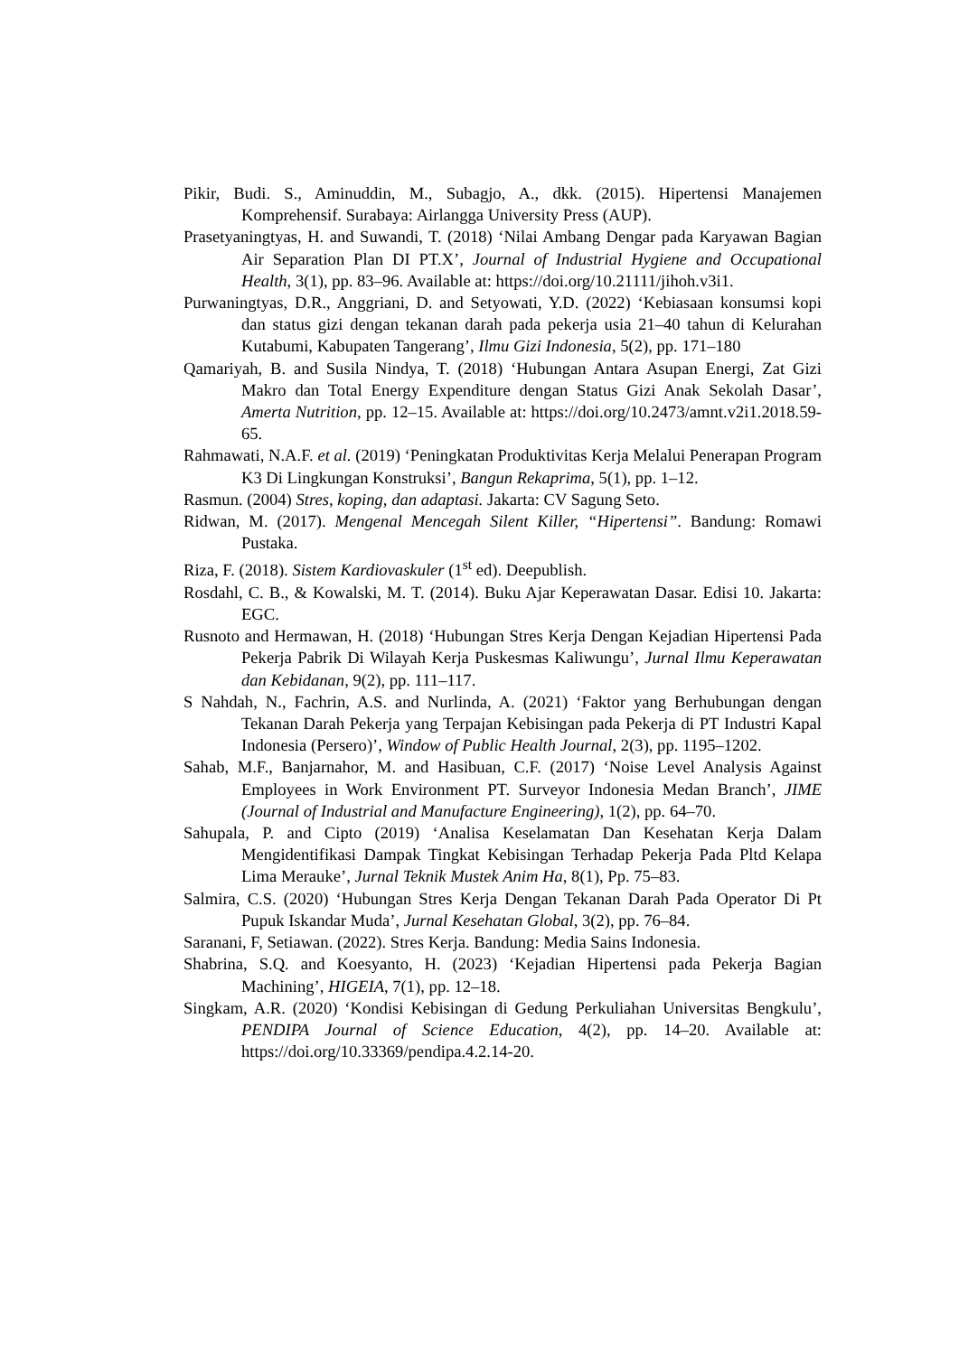Pikir, Budi. S., Aminuddin, M., Subagjo, A., dkk. (2015). Hipertensi Manajemen Komprehensif. Surabaya: Airlangga University Press (AUP).
Prasetyaningtyas, H. and Suwandi, T. (2018) ‘Nilai Ambang Dengar pada Karyawan Bagian Air Separation Plan DI PT.X’, Journal of Industrial Hygiene and Occupational Health, 3(1), pp. 83–96. Available at: https://doi.org/10.21111/jihoh.v3i1.
Purwaningtyas, D.R., Anggriani, D. and Setyowati, Y.D. (2022) ‘Kebiasaan konsumsi kopi dan status gizi dengan tekanan darah pada pekerja usia 21–40 tahun di Kelurahan Kutabumi, Kabupaten Tangerang’, Ilmu Gizi Indonesia, 5(2), pp. 171–180
Qamariyah, B. and Susila Nindya, T. (2018) ‘Hubungan Antara Asupan Energi, Zat Gizi Makro dan Total Energy Expenditure dengan Status Gizi Anak Sekolah Dasar’, Amerta Nutrition, pp. 12–15. Available at: https://doi.org/10.2473/amnt.v2i1.2018.59-65.
Rahmawati, N.A.F. et al. (2019) ‘Peningkatan Produktivitas Kerja Melalui Penerapan Program K3 Di Lingkungan Konstruksi’, Bangun Rekaprima, 5(1), pp. 1–12.
Rasmun. (2004) Stres, koping, dan adaptasi. Jakarta: CV Sagung Seto.
Ridwan, M. (2017). Mengenal Mencegah Silent Killer, “Hipertensi”. Bandung: Romawi Pustaka.
Riza, F. (2018). Sistem Kardiovaskuler (1<sup>st</sup> ed). Deepublish.
Rosdahl, C. B., & Kowalski, M. T. (2014). Buku Ajar Keperawatan Dasar. Edisi 10. Jakarta: EGC.
Rusnoto and Hermawan, H. (2018) ‘Hubungan Stres Kerja Dengan Kejadian Hipertensi Pada Pekerja Pabrik Di Wilayah Kerja Puskesmas Kaliwungu’, Jurnal Ilmu Keperawatan dan Kebidanan, 9(2), pp. 111–117.
S Nahdah, N., Fachrin, A.S. and Nurlinda, A. (2021) ‘Faktor yang Berhubungan dengan Tekanan Darah Pekerja yang Terpajan Kebisingan pada Pekerja di PT Industri Kapal Indonesia (Persero)’, Window of Public Health Journal, 2(3), pp. 1195–1202.
Sahab, M.F., Banjarnahor, M. and Hasibuan, C.F. (2017) ‘Noise Level Analysis Against Employees in Work Environment PT. Surveyor Indonesia Medan Branch’, JIME (Journal of Industrial and Manufacture Engineering), 1(2), pp. 64–70.
Sahupala, P. and Cipto (2019) ‘Analisa Keselamatan Dan Kesehatan Kerja Dalam Mengidentifikasi Dampak Tingkat Kebisingan Terhadap Pekerja Pada Pltd Kelapa Lima Merauke’, Jurnal Teknik Mustek Anim Ha, 8(1), Pp. 75–83.
Salmira, C.S. (2020) ‘Hubungan Stres Kerja Dengan Tekanan Darah Pada Operator Di Pt Pupuk Iskandar Muda’, Jurnal Kesehatan Global, 3(2), pp. 76–84.
Saranani, F, Setiawan. (2022). Stres Kerja. Bandung: Media Sains Indonesia.
Shabrina, S.Q. and Koesyanto, H. (2023) ‘Kejadian Hipertensi pada Pekerja Bagian Machining’, HIGEIA, 7(1), pp. 12–18.
Singkam, A.R. (2020) ‘Kondisi Kebisingan di Gedung Perkuliahan Universitas Bengkulu’, PENDIPA Journal of Science Education, 4(2), pp. 14–20. Available at: https://doi.org/10.33369/pendipa.4.2.14-20.